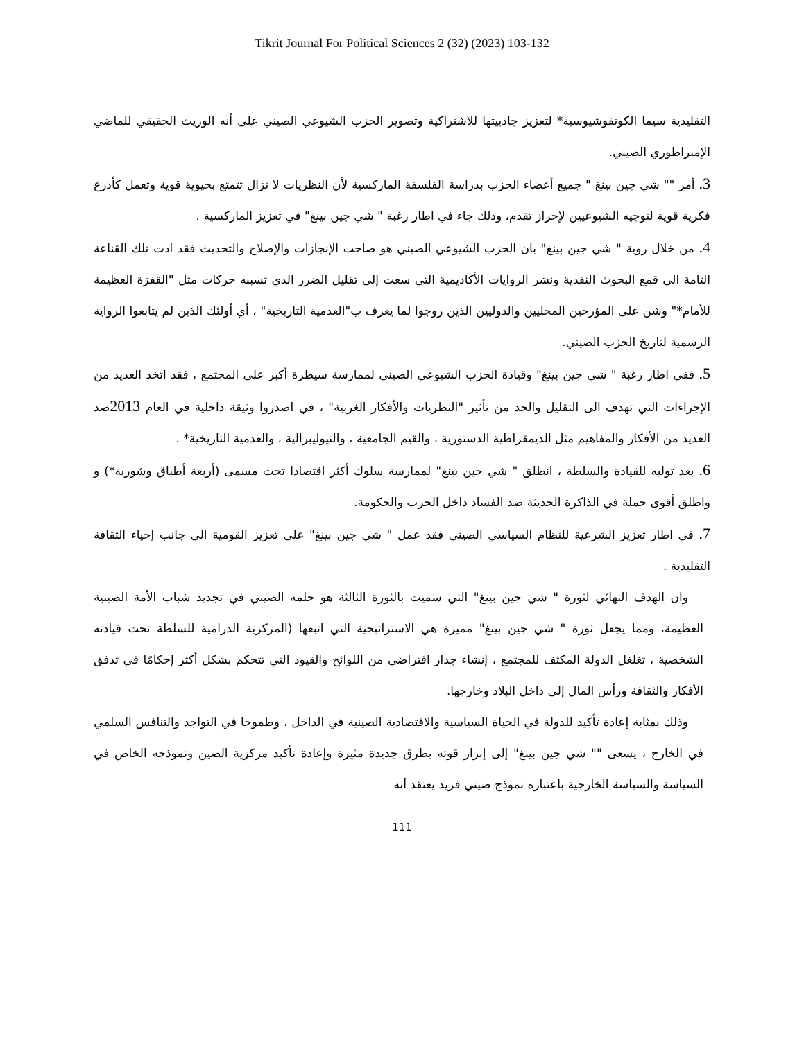Tikrit Journal For Political Sciences 2 (32) (2023) 103-132
التقليدية سيما الكونفوشيوسية* لتعزيز جاذبيتها للاشتراكية وتصوير الحزب الشيوعي الصيني على أنه الوريث الحقيقي للماضي الإمبراطوري الصيني.
3. أمر "" شي جين بينغ " جميع أعضاء الحزب بدراسة الفلسفة الماركسية لأن النظريات لا تزال تتمتع بحيوية قوية وتعمل كأذرع فكرية قوية لتوجيه الشيوعيين لإحراز تقدم، وذلك جاء في اطار رغبة " شي جين بينغ" في تعزيز الماركسية .
4. من خلال روية " شي جين بينغ" بان الحزب الشيوعي الصيني هو صاحب الإنجازات والإصلاح والتحديث فقد ادت تلك القناعة التامة الى قمع البحوث النقدية ونشر الروايات الأكاديمية التي سعت إلى تقليل الضرر الذي تسببه حركات مثل "القفزة العظيمة للأمام*" وشن على المؤرخين المحليين والدوليين الذين روجوا لما يعرف ب"العدمية التاريخية" ، أي أولئك الذين لم يتابعوا الرواية الرسمية لتاريخ الحزب الصيني.
5. ففي اطار رغبة " شي جين بينغ" وقيادة الحزب الشيوعي الصيني لممارسة سيطرة أكبر على المجتمع ، فقد اتخذ العديد من الإجراءات التي تهدف الى التقليل والحد من تأثير "النظريات والأفكار الغربية" ، في اصدروا وثيقة داخلية في العام 2013ضد العديد من الأفكار والمفاهيم مثل الديمقراطية الدستورية ، والقيم الجامعية ، والنيوليبرالية ، والعدمية التاريخية* .
6. بعد توليه للقيادة والسلطة ، انطلق " شي جين بينغ" لممارسة سلوك أكثر اقتصادا تحت مسمى (أربعة أطباق وشوربة*) و واطلق أقوى حملة في الذاكرة الحديثة ضد الفساد داخل الحزب والحكومة.
7. في اطار تعزيز الشرعية للنظام السياسي الصيني فقد عمل " شي جين بينغ" على تعزيز القومية الى جانب إحياء الثقافة التقليدية .
وان الهدف النهائي لثورة " شي جين بينغ" التي سميت بالثورة الثالثة هو حلمه الصيني في تجديد شباب الأمة الصينية العظيمة، ومما يجعل ثورة " شي جين بينغ" مميزة هي الاستراتيجية التي اتبعها (المركزية الدرامية للسلطة تحت قيادته الشخصية ، تغلغل الدولة المكثف للمجتمع ، إنشاء جدار افتراضي من اللوائح والقيود التي تتحكم بشكل أكثر إحكامًا في تدفق الأفكار والثقافة ورأس المال إلى داخل البلاد وخارجها.
وذلك بمثابة إعادة تأكيد للدولة في الحياة السياسية والاقتصادية الصينية في الداخل ، وطموحا في التواجد والتنافس السلمي في الخارج ، يسعى "" شي جين بينغ" إلى إبراز قوته بطرق جديدة مثيرة وإعادة تأكيد مركزية الصين ونموذجه الخاص في السياسة والسياسة الخارجية باعتباره نموذج صيني فريد يعتقد أنه
111